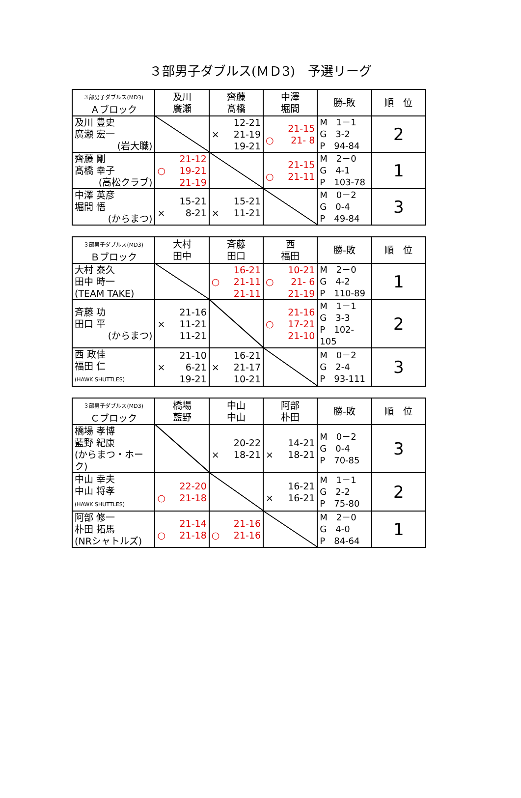３部男子ダブルス(ＭＤ3)　予選リーグ
| ３部男子ダブルス(MD3) Ａブロック | 及川 廣瀬 | 齊藤 髙橋 | 中澤 堀間 | 勝-敗 | 順 位 |
| --- | --- | --- | --- | --- | --- |
| 及川 豊史 廣瀬 宏一 (岩大職) | | × 12-21 21-19 19-21 | ○ 21-15 21- 8 | M 1－1 G 3-2 P 94-84 | 2 |
| 齊藤 剛 髙橋 幸子 (高松クラブ) | ○ 21-12 19-21 21-19 | | ○ 21-15 21-11 | M 2－0 G 4-1 P 103-78 | 1 |
| 中澤 英彦 堀間 悟 (からまつ) | × 15-21 8-21 | × 15-21 11-21 | | M 0－2 G 0-4 P 49-84 | 3 |
| ３部男子ダブルス(MD3) Ｂブロック | 大村 田中 | 斉藤 田口 | 西 福田 | 勝-敗 | 順 位 |
| --- | --- | --- | --- | --- | --- |
| 大村 泰久 田中 時一 (TEAM TAKE) | | ○ 16-21 21-11 21-11 | ○ 10-21 21- 6 21-19 | M 2－0 G 4-2 P 110-89 | 1 |
| 斉藤 功 田口 平 (からまつ) | × 21-16 11-21 11-21 | | ○ 21-16 17-21 21-10 | M 1－1 G 3-3 P 102-105 | 2 |
| 西 政佳 福田 仁 (HAWK SHUTTLES) | × 21-10 6-21 19-21 | × 16-21 21-17 10-21 | | M 0－2 G 2-4 P 93-111 | 3 |
| ３部男子ダブルス(MD3) Ｃブロック | 橋場 藍野 | 中山 中山 | 阿部 朴田 | 勝-敗 | 順 位 |
| --- | --- | --- | --- | --- | --- |
| 橋場 孝博 藍野 紀康 (からまつ・ホーク) | | × 20-22 18-21 | × 14-21 18-21 | M 0－2 G 0-4 P 70-85 | 3 |
| 中山 幸夫 中山 将孝 (HAWK SHUTTLES) | ○ 22-20 21-18 | | × 16-21 16-21 | M 1－1 G 2-2 P 75-80 | 2 |
| 阿部 修一 朴田 拓馬 (NRシャトルズ) | ○ 21-14 21-18 | ○ 21-16 21-16 | | M 2－0 G 4-0 P 84-64 | 1 |